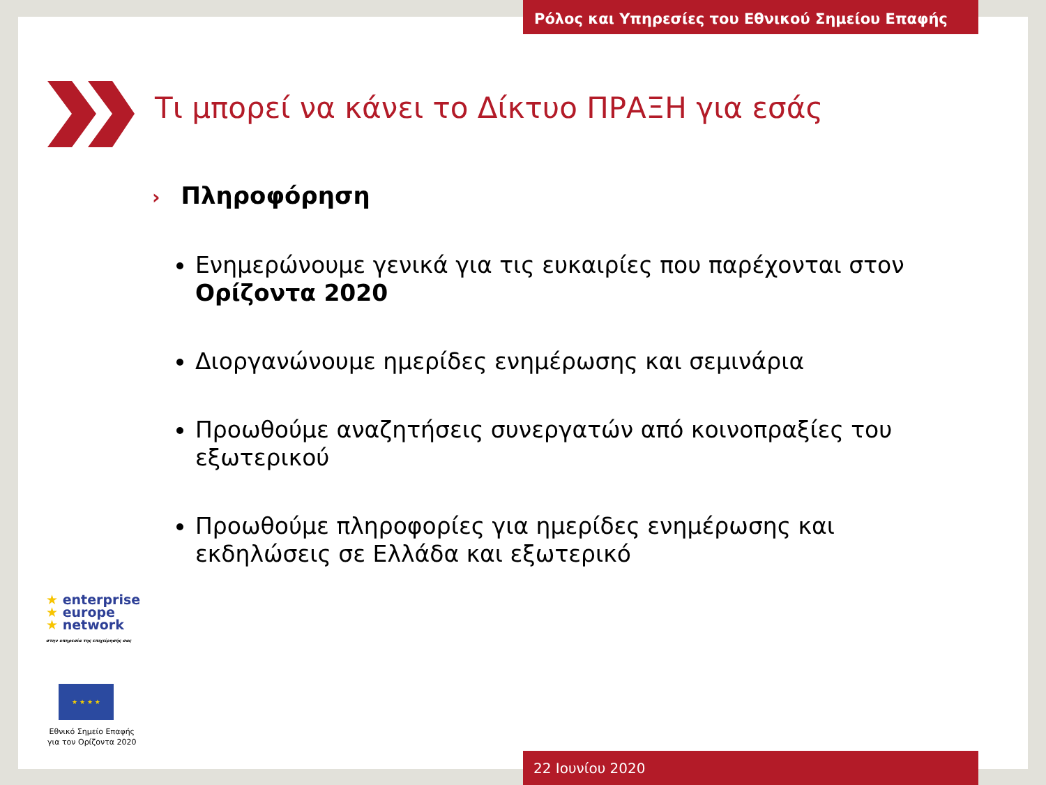Ρόλος και Υπηρεσίες του Εθνικού Σημείου Επαφής
Τι μπορεί να κάνει το Δίκτυο ΠΡΑΞΗ για εσάς
› Πληροφόρηση
Ενημερώνουμε γενικά για τις ευκαιρίες που παρέχονται στον Ορίζοντα 2020
Διοργανώνουμε ημερίδες ενημέρωσης και σεμινάρια
Προωθούμε αναζητήσεις συνεργατών από κοινοπραξίες του εξωτερικού
Προωθούμε πληροφορίες για ημερίδες ενημέρωσης και εκδηλώσεις σε Ελλάδα και εξωτερικό
★ enterprise
★ europe
★ network
στην υπηρεσία της επιχείρησής σας
★ ★ ★ ★
Εθνικό Σημείο Επαφής
για τον Ορίζοντα 2020
22 Ιουνίου 2020